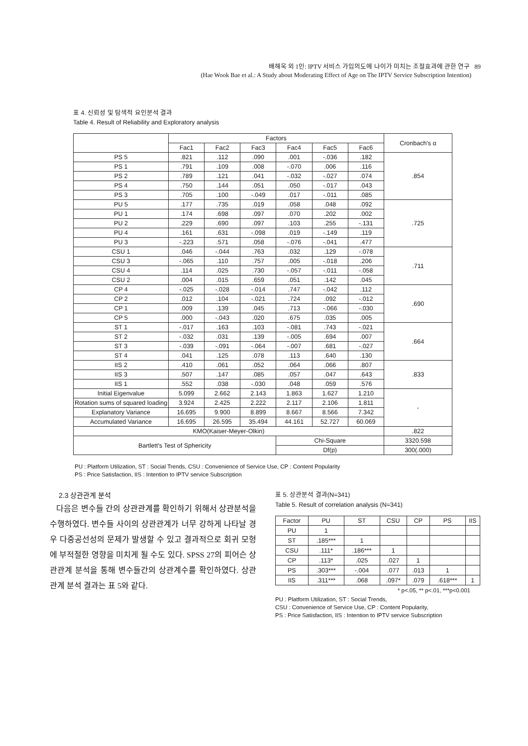배해욱 외 1인: IPTV 서비스 가입의도에 나이가 미치는 조절효과에 관한 연구 89
(Hae Wook Bae et al.: A Study about Moderating Effect of Age on The IPTV Service Subscription Intention)
표 4. 신뢰성 및 탐색적 요인분석 결과
Table 4. Result of Reliability and Exploratory analysis
| | Factors | | | | | | Cronbach's α |
| --- | --- | --- | --- | --- | --- | --- | --- |
| | Fac1 | Fac2 | Fac3 | Fac4 | Fac5 | Fac6 | |
| PS 5 | .821 | .112 | .090 | .001 | -.036 | .182 | .854 |
| PS 1 | .791 | .109 | .008 | -.070 | .006 | .116 | |
| PS 2 | .789 | .121 | .041 | -.032 | -.027 | .074 | |
| PS 4 | .750 | .144 | .051 | .050 | -.017 | .043 | |
| PS 3 | .705 | .100 | -.049 | .017 | -.011 | .085 | |
| PU 5 | .177 | .735 | .019 | .058 | .048 | .092 | .725 |
| PU 1 | .174 | .698 | .097 | .070 | .202 | .002 | |
| PU 2 | .229 | .690 | .097 | .103 | .255 | -.131 | |
| PU 4 | .161 | .631 | -.098 | .019 | -.149 | .119 | |
| PU 3 | -.223 | .571 | .058 | -.076 | -.041 | .477 | |
| CSU 1 | .046 | -.044 | .763 | .032 | .129 | -.078 | .711 |
| CSU 3 | -.065 | .110 | .757 | .005 | -.018 | .206 | |
| CSU 4 | .114 | .025 | .730 | -.057 | -.011 | -.058 | |
| CSU 2 | .004 | .015 | .659 | .051 | .142 | .045 | |
| CP 4 | -.025 | -.028 | -.014 | .747 | -.042 | .112 | .690 |
| CP 2 | .012 | .104 | -.021 | .724 | .092 | -.012 | |
| CP 1 | .009 | .139 | .045 | .713 | -.066 | -.030 | |
| CP 5 | .000 | -.043 | .020 | .675 | .035 | .005 | |
| ST 1 | -.017 | .163 | .103 | -.081 | .743 | -.021 | .664 |
| ST 2 | -.032 | .031 | .139 | -.005 | .694 | .007 | |
| ST 3 | -.039 | -.091 | -.064 | -.007 | .681 | -.027 | |
| ST 4 | .041 | .125 | .078 | .113 | .640 | .130 | |
| IIS 2 | .410 | .061 | .052 | .064 | .066 | .807 | .833 |
| IIS 3 | .507 | .147 | .085 | .057 | .047 | .643 | |
| IIS 1 | .552 | .038 | -.030 | .048 | .059 | .576 | |
| Initial Eigenvalue | 5.099 | 2.662 | 2.143 | 1.863 | 1.627 | 1.210 | - |
| Rotation sums of squared loading | 3.924 | 2.425 | 2.222 | 2.117 | 2.106 | 1.811 | |
| Explanatory Variance | 16.695 | 9.900 | 8.899 | 8.667 | 8.566 | 7.342 | |
| Accumulated Variance | 16.695 | 26.595 | 35.494 | 44.161 | 52.727 | 60.069 | |
| KMO(Kaiser-Meyer-Olkin) | | | | | | | .822 |
| Bartlett's Test of Sphericity | | | | Chi-Square | | | 3320.598 |
| | | | | Df(p) | | | 300(.000) |
PU : Platform Utilization, ST : Social Trends, CSU : Convenience of Service Use, CP : Content Popularity
PS : Price Satisfaction, IIS : Intention to IPTV service Subscription
2.3 상관관계 분석
다음은 변수들 간의 상관관계를 확인하기 위해서 상관분석을 수행하였다. 변수들 사이의 상관관계가 너무 강하게 나타날 경우 다중공선성의 문제가 발생할 수 있고 결과적으로 회귀 모형에 부적절한 영향을 미치게 될 수도 있다. SPSS 27의 피어슨 상관관계 분석을 통해 변수들간의 상관계수를 확인하였다. 상관관계 분석 결과는 표 5와 같다.
표 5. 상관분석 결과(N=341)
Table 5. Result of correlation analysis (N=341)
| Factor | PU | ST | CSU | CP | PS | IIS |
| --- | --- | --- | --- | --- | --- | --- |
| PU | 1 | | | | | |
| ST | .185*** | 1 | | | | |
| CSU | .111* | .186*** | 1 | | | |
| CP | .113* | .025 | .027 | 1 | | |
| PS | .303*** | -.004 | .077 | .013 | 1 | |
| IIS | .311*** | .068 | .097* | .079 | .618*** | 1 |
* p<.05, ** p<.01, ***p<0.001
PU : Platform Utilization, ST : Social Trends,
CSU : Convenience of Service Use, CP : Content Popularity,
PS : Price Satisfaction, IIS : Intention to IPTV service Subscription